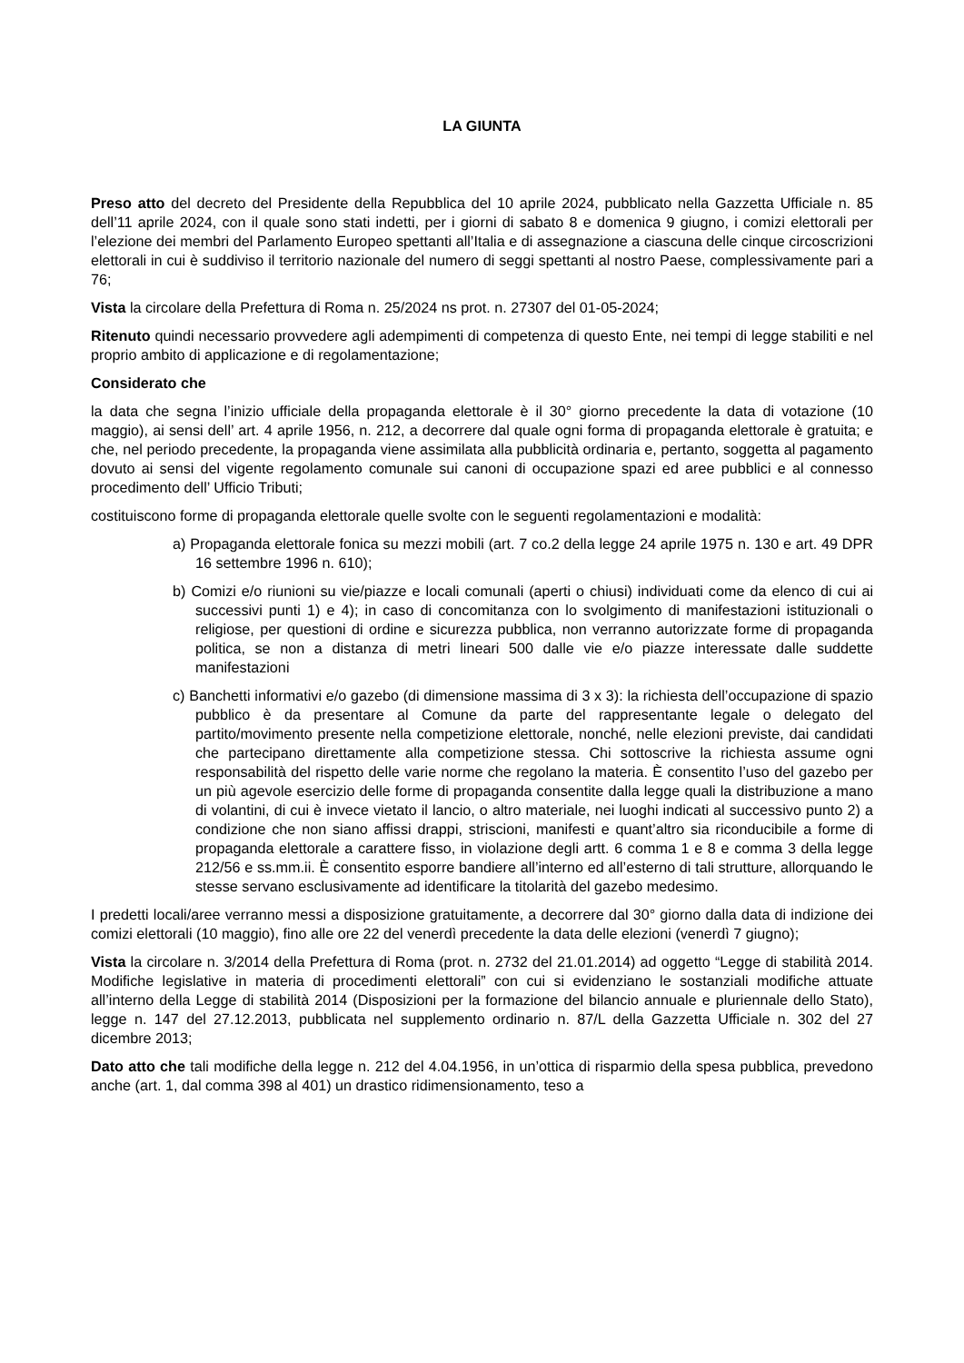LA GIUNTA
Preso atto del decreto del Presidente della Repubblica del 10 aprile 2024, pubblicato nella Gazzetta Ufficiale n. 85 dell’11 aprile 2024, con il quale sono stati indetti, per i giorni di sabato 8 e domenica 9 giugno, i comizi elettorali per l’elezione dei membri del Parlamento Europeo spettanti all’Italia e di assegnazione a ciascuna delle cinque circoscrizioni elettorali in cui è suddiviso il territorio nazionale del numero di seggi spettanti al nostro Paese, complessivamente pari a 76;
Vista la circolare della Prefettura di Roma n. 25/2024 ns prot. n. 27307 del 01-05-2024;
Ritenuto quindi necessario provvedere agli adempimenti di competenza di questo Ente, nei tempi di legge stabiliti e nel proprio ambito di applicazione e di regolamentazione;
Considerato che
la data che segna l’inizio ufficiale della propaganda elettorale è il 30° giorno precedente la data di votazione (10 maggio), ai sensi dell’ art. 4 aprile 1956, n. 212, a decorrere dal quale ogni forma di propaganda elettorale è gratuita; e che, nel periodo precedente, la propaganda viene assimilata alla pubblicità ordinaria e, pertanto, soggetta al pagamento dovuto ai sensi del vigente regolamento comunale sui canoni di occupazione spazi ed aree pubblici e al connesso procedimento dell’ Ufficio Tributi;
costituiscono forme di propaganda elettorale quelle svolte con le seguenti regolamentazioni e modalità:
a) Propaganda elettorale fonica su mezzi mobili (art. 7 co.2 della legge 24 aprile 1975 n. 130 e art. 49 DPR 16 settembre 1996 n. 610);
b) Comizi e/o riunioni su vie/piazze e locali comunali (aperti o chiusi) individuati come da elenco di cui ai successivi punti 1) e 4); in caso di concomitanza con lo svolgimento di manifestazioni istituzionali o religiose, per questioni di ordine e sicurezza pubblica, non verranno autorizzate forme di propaganda politica, se non a distanza di metri lineari 500 dalle vie e/o piazze interessate dalle suddette manifestazioni
c) Banchetti informativi e/o gazebo (di dimensione massima di 3 x 3): la richiesta dell’occupazione di spazio pubblico è da presentare al Comune da parte del rappresentante legale o delegato del partito/movimento presente nella competizione elettorale, nonché, nelle elezioni previste, dai candidati che partecipano direttamente alla competizione stessa. Chi sottoscrive la richiesta assume ogni responsabilità del rispetto delle varie norme che regolano la materia. È consentito l’uso del gazebo per un più agevole esercizio delle forme di propaganda consentite dalla legge quali la distribuzione a mano di volantini, di cui è invece vietato il lancio, o altro materiale, nei luoghi indicati al successivo punto 2) a condizione che non siano affissi drappi, striscioni, manifesti e quant’altro sia riconducibile a forme di propaganda elettorale a carattere fisso, in violazione degli artt. 6 comma 1 e 8 e comma 3 della legge 212/56 e ss.mm.ii. È consentito esporre bandiere all’interno ed all’esterno di tali strutture, allorquando le stesse servano esclusivamente ad identificare la titolarità del gazebo medesimo.
I predetti locali/aree verranno messi a disposizione gratuitamente, a decorrere dal 30° giorno dalla data di indizione dei comizi elettorali (10 maggio), fino alle ore 22 del venerdì precedente la data delle elezioni (venerdì 7 giugno);
Vista la circolare n. 3/2014 della Prefettura di Roma (prot. n. 2732 del 21.01.2014) ad oggetto “Legge di stabilità 2014. Modifiche legislative in materia di procedimenti elettorali” con cui si evidenziano le sostanziali modifiche attuate all’interno della Legge di stabilità 2014 (Disposizioni per la formazione del bilancio annuale e pluriennale dello Stato), legge n. 147 del 27.12.2013, pubblicata nel supplemento ordinario n. 87/L della Gazzetta Ufficiale n. 302 del 27 dicembre 2013;
Dato atto che tali modifiche della legge n. 212 del 4.04.1956, in un’ottica di risparmio della spesa pubblica, prevedono anche (art. 1, dal comma 398 al 401) un drastico ridimensionamento, teso a